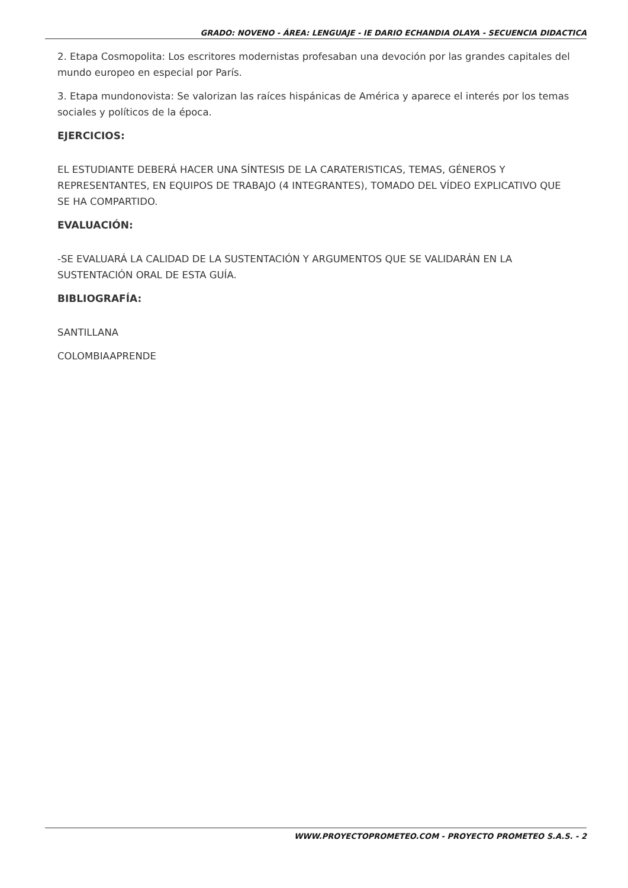GRADO: NOVENO - ÁREA: LENGUAJE - IE DARIO ECHANDIA OLAYA - SECUENCIA DIDACTICA
2. Etapa Cosmopolita: Los escritores modernistas profesaban una devoción por las grandes capitales del mundo europeo en especial por París.
3. Etapa mundonovista: Se valorizan las raíces hispánicas de América y aparece el interés por los temas sociales y políticos de la época.
EJERCICIOS:
EL ESTUDIANTE DEBERÁ HACER UNA SÍNTESIS DE LA CARATERISTICAS, TEMAS, GÉNEROS Y REPRESENTANTES, EN EQUIPOS DE TRABAJO (4 INTEGRANTES), TOMADO DEL VÍDEO EXPLICATIVO QUE SE HA COMPARTIDO.
EVALUACIÓN:
-SE EVALUARÁ LA CALIDAD DE LA SUSTENTACIÓN Y ARGUMENTOS QUE SE VALIDARÁN EN LA SUSTENTACIÓN ORAL DE ESTA GUÍA.
BIBLIOGRAFÍA:
SANTILLANA
COLOMBIAAPRENDE
WWW.PROYECTOPROMETEO.COM - PROYECTO PROMETEO S.A.S. - 2